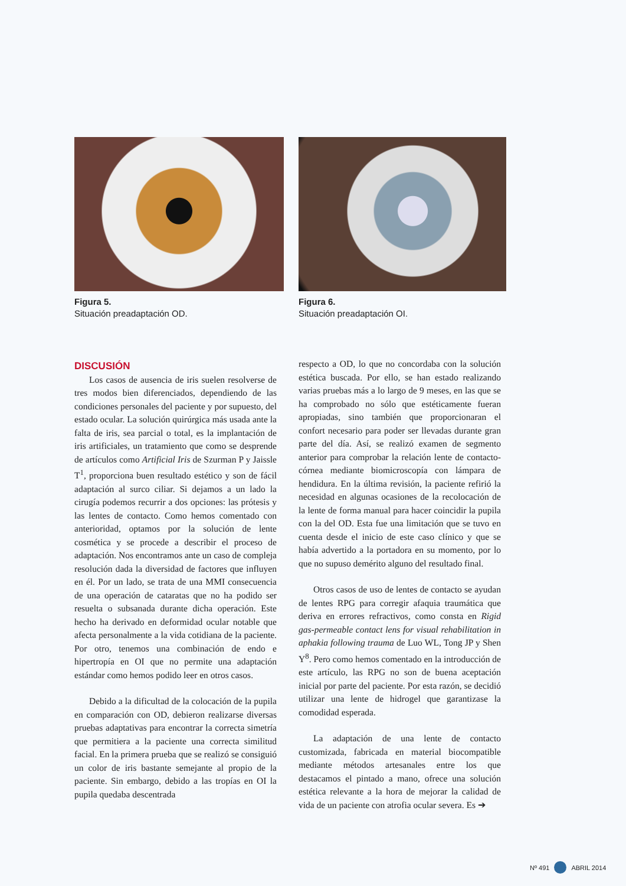Figura 5.
Situación preadaptación OD.
Figura 6.
Situación preadaptación OI.
DISCUSIÓN
Los casos de ausencia de iris suelen resolverse de tres modos bien diferenciados, dependiendo de las condiciones personales del paciente y por supuesto, del estado ocular. La solución quirúrgica más usada ante la falta de iris, sea parcial o total, es la implantación de iris artificiales, un tratamiento que como se desprende de artículos como Artificial Iris de Szurman P y Jaissle T<sup>1</sup>, proporciona buen resultado estético y son de fácil adaptación al surco ciliar. Si dejamos a un lado la cirugía podemos recurrir a dos opciones: las prótesis y las lentes de contacto. Como hemos comentado con anterioridad, optamos por la solución de lente cosmética y se procede a describir el proceso de adaptación. Nos encontramos ante un caso de compleja resolución dada la diversidad de factores que influyen en él. Por un lado, se trata de una MMI consecuencia de una operación de cataratas que no ha podido ser resuelta o subsanada durante dicha operación. Este hecho ha derivado en deformidad ocular notable que afecta personalmente a la vida cotidiana de la paciente. Por otro, tenemos una combinación de endo e hipertropía en OI que no permite una adaptación estándar como hemos podido leer en otros casos.
Debido a la dificultad de la colocación de la pupila en comparación con OD, debieron realizarse diversas pruebas adaptativas para encontrar la correcta simetría que permitiera a la paciente una correcta similitud facial. En la primera prueba que se realizó se consiguió un color de iris bastante semejante al propio de la paciente. Sin embargo, debido a las tropías en OI la pupila quedaba descentrada
respecto a OD, lo que no concordaba con la solución estética buscada. Por ello, se han estado realizando varias pruebas más a lo largo de 9 meses, en las que se ha comprobado no sólo que estéticamente fueran apropiadas, sino también que proporcionaran el confort necesario para poder ser llevadas durante gran parte del día. Así, se realizó examen de segmento anterior para comprobar la relación lente de contacto-córnea mediante biomicroscopía con lámpara de hendidura. En la última revisión, la paciente refirió la necesidad en algunas ocasiones de la recolocación de la lente de forma manual para hacer coincidir la pupila con la del OD. Esta fue una limitación que se tuvo en cuenta desde el inicio de este caso clínico y que se había advertido a la portadora en su momento, por lo que no supuso demérito alguno del resultado final.
Otros casos de uso de lentes de contacto se ayudan de lentes RPG para corregir afaquia traumática que deriva en errores refractivos, como consta en Rigid gas-permeable contact lens for visual rehabilitation in aphakia following trauma de Luo WL, Tong JP y Shen Y<sup>8</sup>. Pero como hemos comentado en la introducción de este artículo, las RPG no son de buena aceptación inicial por parte del paciente. Por esta razón, se decidió utilizar una lente de hidrogel que garantizase la comodidad esperada.
La adaptación de una lente de contacto customizada, fabricada en material biocompatible mediante métodos artesanales entre los que destacamos el pintado a mano, ofrece una solución estética relevante a la hora de mejorar la calidad de vida de un paciente con atrofia ocular severa. Es ➔
Nº 491 ABRIL 2014